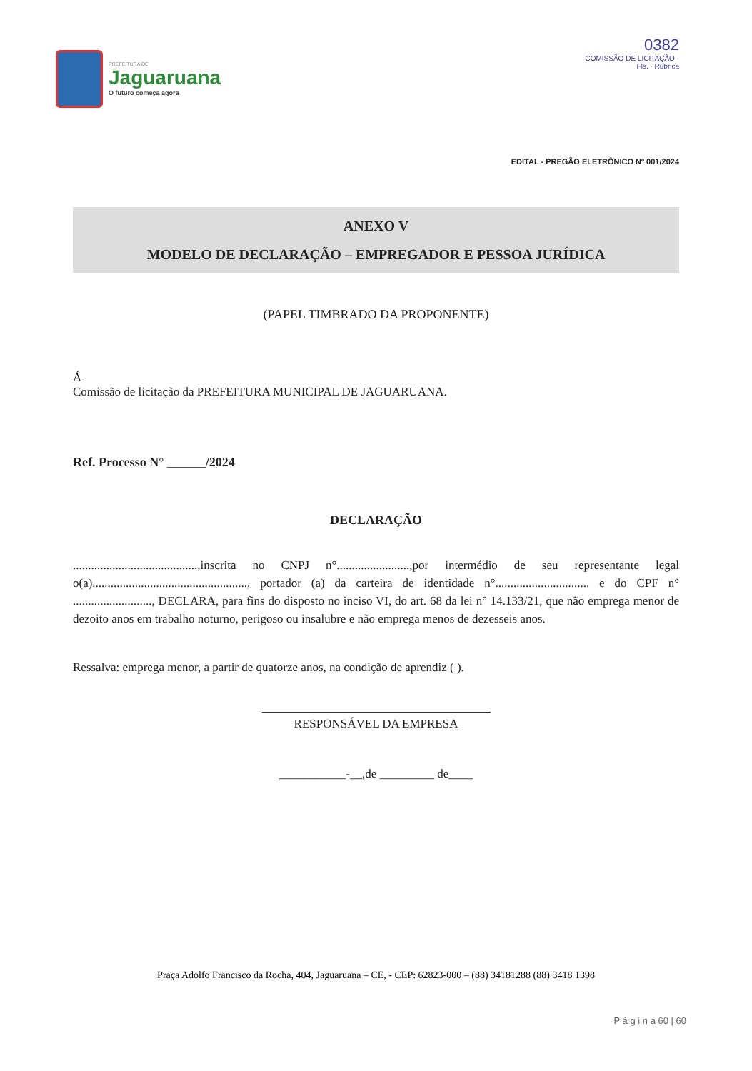PREFEITURA DE
Jaguaruana
O futuro começa agora
0382
COMISSÃO DE LICITAÇÃO · Fls. · Rubrica
EDITAL - PREGÃO ELETRÔNICO Nº 001/2024
ANEXO V
MODELO DE DECLARAÇÃO – EMPREGADOR E PESSOA JURÍDICA
(PAPEL TIMBRADO DA PROPONENTE)
Á
Comissão de licitação da PREFEITURA MUNICIPAL DE JAGUARUANA.
Ref. Processo N° ______/2024
DECLARAÇÃO
.........................................,inscrita no CNPJ n°........................,por intermédio de seu representante legal o(a)..................................................., portador (a) da carteira de identidade n°............................... e do CPF n° .........................., DECLARA, para fins do disposto no inciso VI, do art. 68 da lei n° 14.133/21, que não emprega menor de dezoito anos em trabalho noturno, perigoso ou insalubre e não emprega menos de dezesseis anos.
Ressalva: emprega menor, a partir de quatorze anos, na condição de aprendiz ( ).
RESPONSÁVEL DA EMPRESA
___________-__,de _________ de____
Praça Adolfo Francisco da Rocha, 404, Jaguaruana – CE, - CEP: 62823-000 – (88) 34181288 (88) 3418 1398
P á g i n a 60 | 60